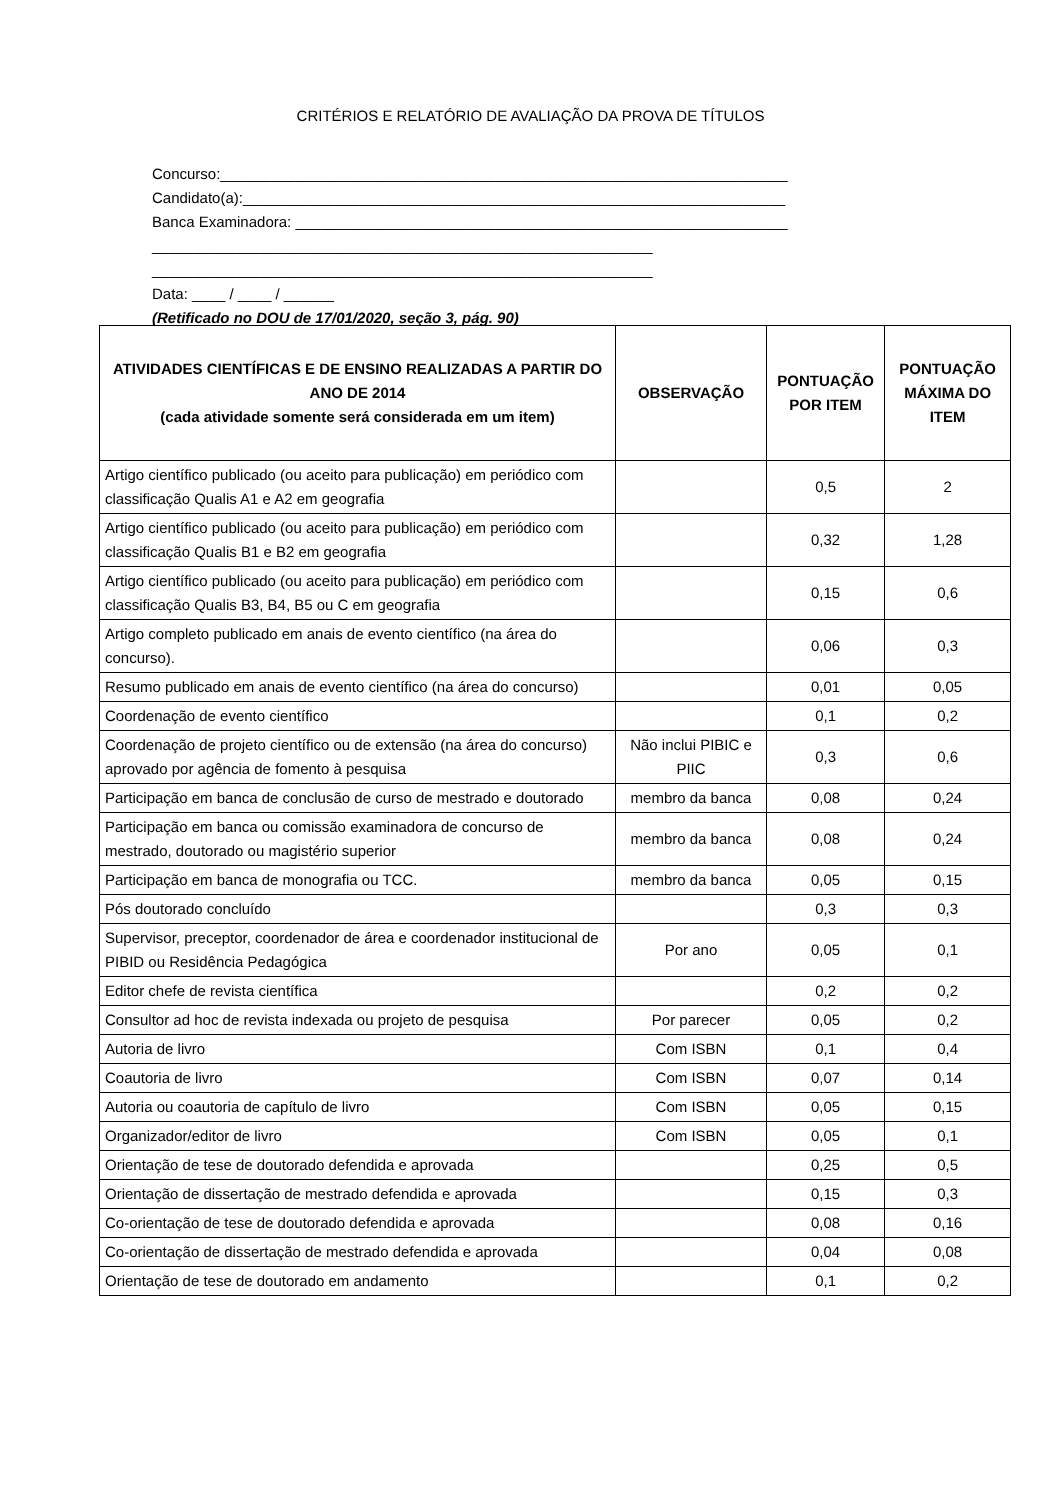CRITÉRIOS E RELATÓRIO DE AVALIAÇÃO DA PROVA DE TÍTULOS
Concurso:____________________________________________________________________
Candidato(a):_________________________________________________________________
Banca Examinadora: ___________________________________________________________
____________________________________________________________
____________________________________________________________
Data: ____ / ____ / ______
(Retificado no DOU de 17/01/2020, seção 3, pág. 90)
| ATIVIDADES CIENTÍFICAS E DE ENSINO REALIZADAS A PARTIR DO ANO DE 2014 (cada atividade somente será considerada em um item) | OBSERVAÇÃO | PONTUAÇÃO POR ITEM | PONTUAÇÃO MÁXIMA DO ITEM |
| --- | --- | --- | --- |
| Artigo científico publicado (ou aceito para publicação) em periódico com classificação Qualis A1 e A2 em geografia | | 0,5 | 2 |
| Artigo científico publicado (ou aceito para publicação) em periódico com classificação Qualis B1 e B2 em geografia | | 0,32 | 1,28 |
| Artigo científico publicado (ou aceito para publicação) em periódico com classificação Qualis B3, B4, B5 ou C em geografia | | 0,15 | 0,6 |
| Artigo completo publicado em anais de evento científico (na área do concurso). | | 0,06 | 0,3 |
| Resumo publicado em anais de evento científico (na área do concurso) | | 0,01 | 0,05 |
| Coordenação de evento científico | | 0,1 | 0,2 |
| Coordenação de projeto científico ou de extensão (na área do concurso) aprovado por agência de fomento à pesquisa | Não inclui PIBIC e PIIC | 0,3 | 0,6 |
| Participação em banca de conclusão de curso de mestrado e doutorado | membro da banca | 0,08 | 0,24 |
| Participação em banca ou comissão examinadora de concurso de mestrado, doutorado ou magistério superior | membro da banca | 0,08 | 0,24 |
| Participação em banca de monografia ou TCC. | membro da banca | 0,05 | 0,15 |
| Pós doutorado concluído | | 0,3 | 0,3 |
| Supervisor, preceptor, coordenador de área e coordenador institucional de PIBID ou Residência Pedagógica | Por ano | 0,05 | 0,1 |
| Editor chefe de revista científica | | 0,2 | 0,2 |
| Consultor ad hoc de revista indexada ou projeto de pesquisa | Por parecer | 0,05 | 0,2 |
| Autoria de livro | Com ISBN | 0,1 | 0,4 |
| Coautoria de livro | Com ISBN | 0,07 | 0,14 |
| Autoria ou coautoria de capítulo de livro | Com ISBN | 0,05 | 0,15 |
| Organizador/editor de livro | Com ISBN | 0,05 | 0,1 |
| Orientação de tese de doutorado defendida e aprovada | | 0,25 | 0,5 |
| Orientação de dissertação de mestrado defendida e aprovada | | 0,15 | 0,3 |
| Co-orientação de tese de doutorado defendida e aprovada | | 0,08 | 0,16 |
| Co-orientação de dissertação de mestrado defendida e aprovada | | 0,04 | 0,08 |
| Orientação de tese de doutorado em andamento | | 0,1 | 0,2 |